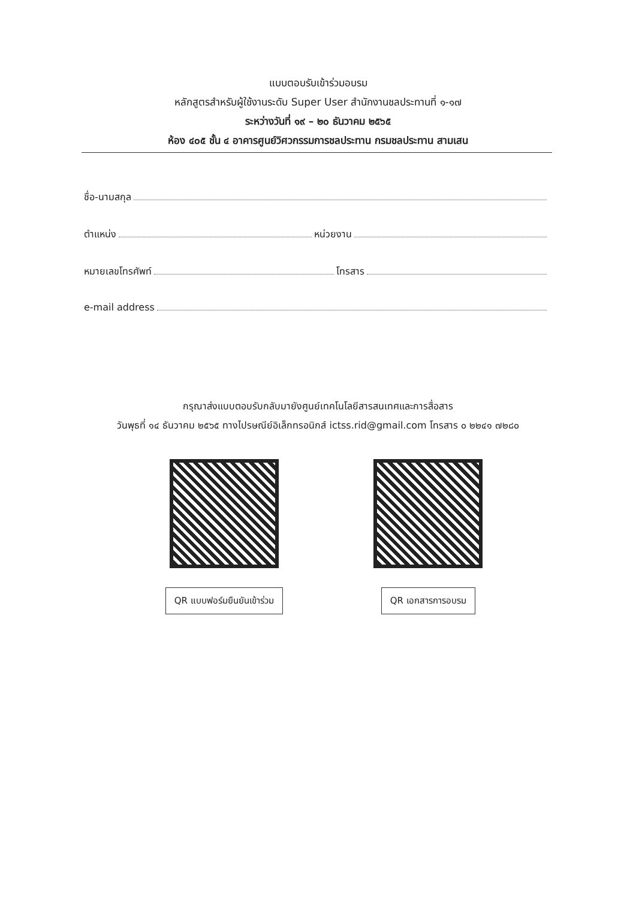แบบตอบรับเข้าร่วมอบรม
หลักสูตรสำหรับผู้ใช้งานระดับ Super User สำนักงานชลประทานที่ ๑-๑๗
ระหว่างวันที่ ๑๙ – ๒๐ ธันวาคม ๒๕๖๕
ห้อง ๔๐๕ ชั้น ๔ อาคารศูนย์วิศวกรรมการชลประทาน กรมชลประทาน สามเสน
ชื่อ-นามสกุล
ตำแหน่ง หน่วยงาน
หมายเลขโทรศัพท์ โทรสาร
e-mail address
กรุณาส่งแบบตอบรับกลับมายังศูนย์เทคโนโลยีสารสนเทศและการสื่อสาร
วันพุธที่ ๑๔ ธันวาคม ๒๕๖๕ ทางไปรษณีย์อิเล็กทรอนิกส์ ictss.rid@gmail.com โทรสาร ๐ ๒๒๔๑ ๗๒๘๐
QR แบบฟอร์มยืนยันเข้าร่วม QR เอกสารการอบรม